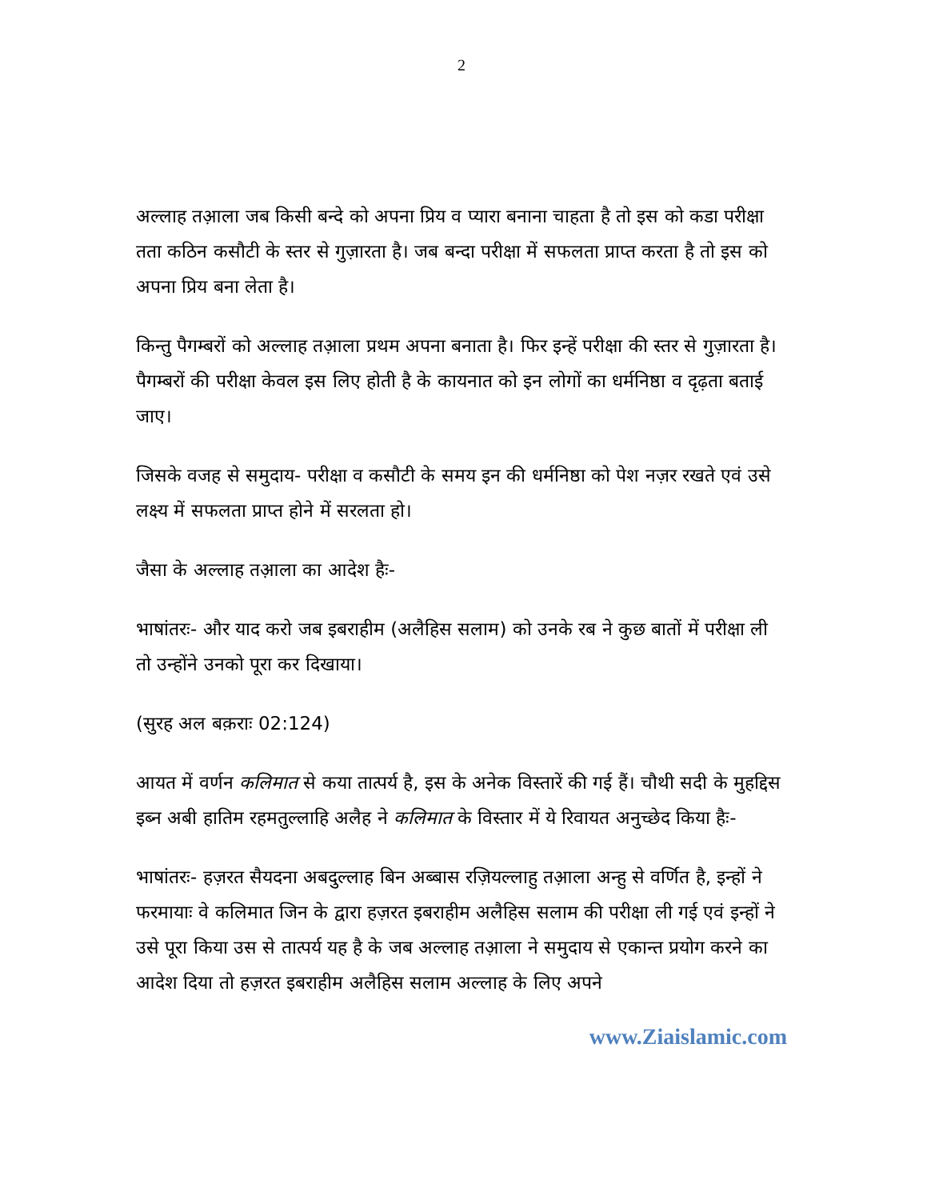2
अल्लाह तआ़ला जब किसी बन्दे को अपना प्रिय व प्यारा बनाना चाहता है तो इस को कडा परीक्षा तता कठिन कसौटी के स्तर से गुज़ारता है। जब बन्दा परीक्षा में सफलता प्राप्त करता है तो इस को अपना प्रिय बना लेता है।
किन्तु पैगम्बरों को अल्लाह तआ़ला प्रथम अपना बनाता है। फिर इन्हें परीक्षा की स्तर से गुज़ारता है। पैगम्बरों की परीक्षा केवल इस लिए होती है के कायनात को इन लोगों का धर्मनिष्ठा व दृढ़ता बताई जाए।
जिसके वजह से समुदाय- परीक्षा व कसौटी के समय इन की धर्मनिष्ठा को पेश नज़र रखते एवं उसे लक्ष्य में सफलता प्राप्त होने में सरलता हो।
जैसा के अल्लाह तआ़ला का आदेश हैः-
भाषांतरः- और याद करो जब इबराहीम (अलैहिस सलाम) को उनके रब ने कुछ बातों में परीक्षा ली तो उन्होंने उनको पूरा कर दिखाया।
(सुरह अल बक़राः 02:124)
आयत में वर्णन कलिमात से कया तात्पर्य है, इस के अनेक विस्तारें की गई हैं। चौथी सदी के मुहद्दिस इब्न अबी हातिम रहमतुल्लाहि अलैह ने कलिमात के विस्तार में ये रिवायत अनुच्छेद किया हैः-
भाषांतरः- हज़रत सैयदना अबदुल्लाह बिन अब्बास रज़ियल्लाहु तआ़ला अन्हु से वर्णित है, इन्हों ने फरमायाः वे कलिमात जिन के द्वारा हज़रत इबराहीम अलैहिस सलाम की परीक्षा ली गई एवं इन्हों ने उसे पूरा किया उस से तात्पर्य यह है के जब अल्लाह तआ़ला ने समुदाय से एकान्त प्रयोग करने का आदेश दिया तो हज़रत इबराहीम अलैहिस सलाम अल्लाह के लिए अपने
www.Ziaislamic.com